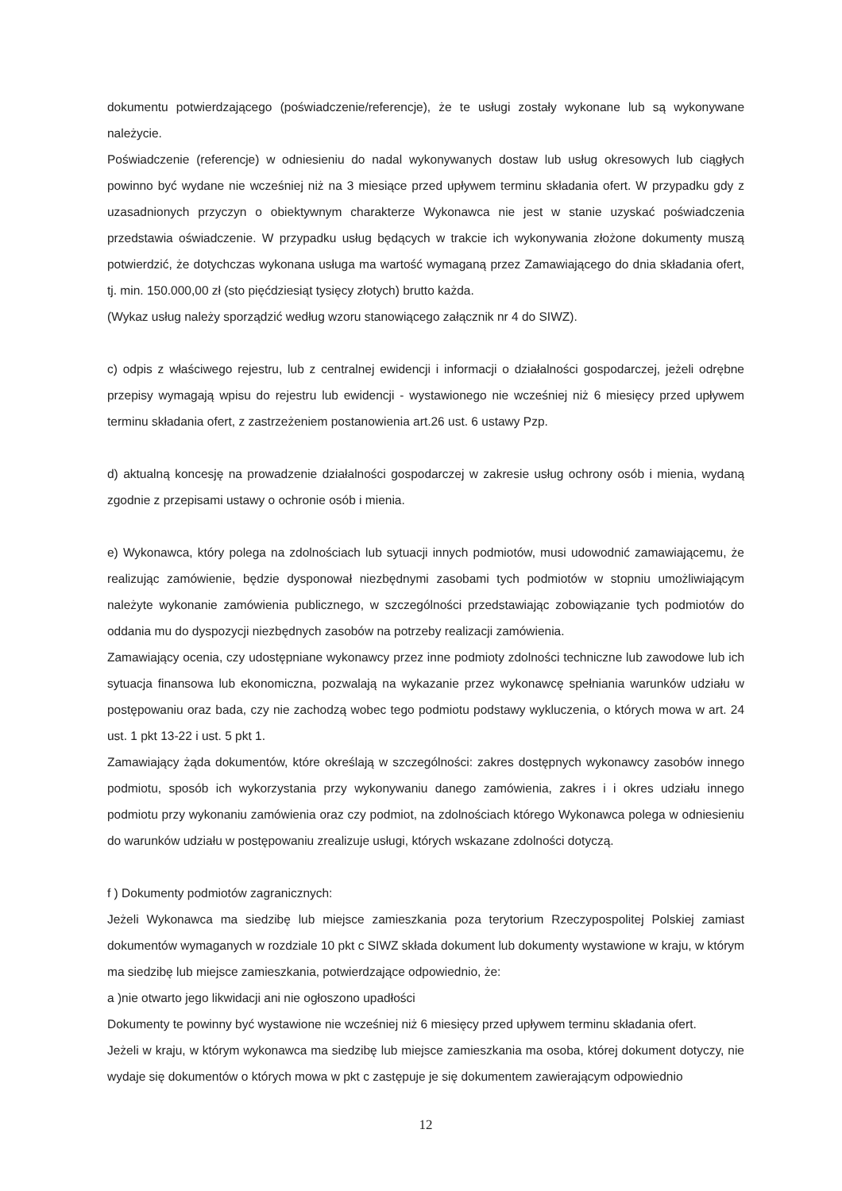dokumentu potwierdzającego (poświadczenie/referencje), że te usługi zostały wykonane lub są wykonywane należycie.
Poświadczenie (referencje) w odniesieniu do nadal wykonywanych dostaw lub usług okresowych lub ciągłych powinno być wydane nie wcześniej niż na 3 miesiące przed upływem terminu składania ofert. W przypadku gdy z uzasadnionych przyczyn o obiektywnym charakterze Wykonawca nie jest w stanie uzyskać poświadczenia przedstawia oświadczenie. W przypadku usług będących w trakcie ich wykonywania złożone dokumenty muszą potwierdzić, że dotychczas wykonana usługa ma wartość wymaganą przez Zamawiającego do dnia składania ofert, tj. min. 150.000,00 zł (sto pięćdziesiąt tysięcy złotych) brutto każda.
(Wykaz usług należy sporządzić według wzoru stanowiącego załącznik nr 4 do SIWZ).
c) odpis z właściwego rejestru, lub z centralnej ewidencji i informacji o działalności gospodarczej, jeżeli odrębne przepisy wymagają wpisu do rejestru lub ewidencji - wystawionego nie wcześniej niż 6 miesięcy przed upływem terminu składania ofert, z zastrzeżeniem postanowienia art.26 ust. 6 ustawy Pzp.
d) aktualną koncesję na prowadzenie działalności gospodarczej w zakresie usług ochrony osób i mienia, wydaną zgodnie z przepisami ustawy o ochronie osób i mienia.
e) Wykonawca, który polega na zdolnościach lub sytuacji innych podmiotów, musi udowodnić zamawiającemu, że realizując zamówienie, będzie dysponował niezbędnymi zasobami tych podmiotów w stopniu umożliwiającym należyte wykonanie zamówienia publicznego, w szczególności przedstawiając zobowiązanie tych podmiotów do oddania mu do dyspozycji niezbędnych zasobów na potrzeby realizacji zamówienia.
Zamawiający ocenia, czy udostępniane wykonawcy przez inne podmioty zdolności techniczne lub zawodowe lub ich sytuacja finansowa lub ekonomiczna, pozwalają na wykazanie przez wykonawcę spełniania warunków udziału w postępowaniu oraz bada, czy nie zachodzą wobec tego podmiotu podstawy wykluczenia, o których mowa w art. 24 ust. 1 pkt 13-22 i ust. 5 pkt 1.
Zamawiający żąda dokumentów, które określają w szczególności: zakres dostępnych wykonawcy zasobów innego podmiotu, sposób ich wykorzystania przy wykonywaniu danego zamówienia, zakres i i okres udziału innego podmiotu przy wykonaniu zamówienia oraz czy podmiot, na zdolnościach którego Wykonawca polega w odniesieniu do warunków udziału w postępowaniu zrealizuje usługi, których wskazane zdolności dotyczą.
f ) Dokumenty podmiotów zagranicznych:
Jeżeli Wykonawca ma siedzibę lub miejsce zamieszkania poza terytorium Rzeczypospolitej Polskiej zamiast dokumentów wymaganych w rozdziale 10 pkt c SIWZ składa dokument lub dokumenty wystawione w kraju, w którym ma siedzibę lub miejsce zamieszkania, potwierdzające odpowiednio, że:
a )nie otwarto jego likwidacji ani nie ogłoszono upadłości
Dokumenty te powinny być wystawione nie wcześniej niż 6 miesięcy przed upływem terminu składania ofert.
Jeżeli w kraju, w którym wykonawca ma siedzibę lub miejsce zamieszkania ma osoba, której dokument dotyczy, nie wydaje się dokumentów o których mowa w pkt c zastępuje je się dokumentem zawierającym odpowiednio
12